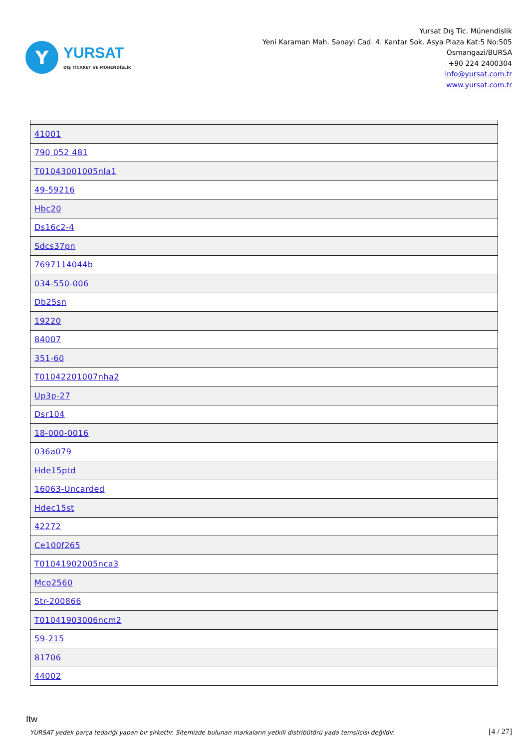Y
YURSAT
DIŞ TİCARET VE MÜHENDİSLİK
Yursat Dış Tic. Münendislik
Yeni Karaman Mah. Sanayi Cad. 4. Kantar Sok. Asya Plaza Kat:5 No:505
Osmangazi/BURSA
+90 224 2400304
info@yursat.com.tr
www.yursat.com.tr
| 41001 |
| 790 052 481 |
| T01043001005nla1 |
| 49-59216 |
| Hbc20 |
| Ds16c2-4 |
| Sdcs37pn |
| 7697114044b |
| 034-550-006 |
| Db25sn |
| 19220 |
| 84007 |
| 351-60 |
| T01042201007nha2 |
| Up3p-27 |
| Dsr104 |
| 18-000-0016 |
| 036a079 |
| Hde15ptd |
| 16063-Uncarded |
| Hdec15st |
| 42272 |
| Ce100f265 |
| T01041902005nca3 |
| Mco2560 |
| Str-200866 |
| T01041903006ncm2 |
| 59-215 |
| 81706 |
| 44002 |
Itw
YURSAT yedek parça tedariği yapan bir şirkettir. Sitemizde bulunan markaların yetkili distribütörü yada temsilcisi değildir.
[4 / 27]